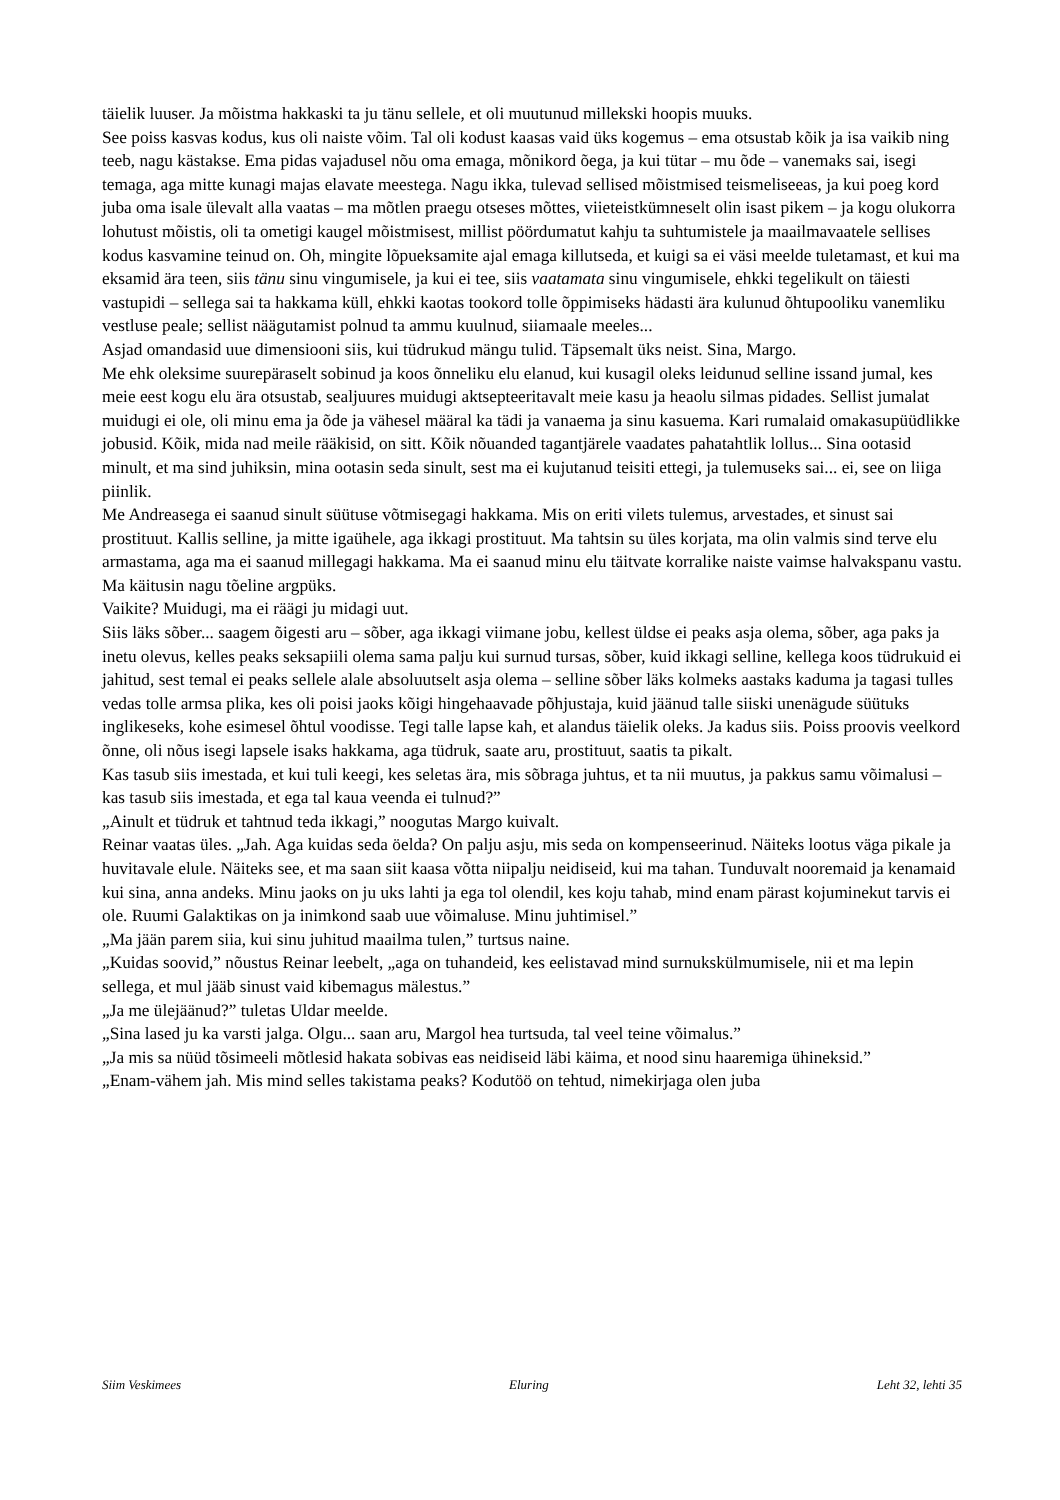täielik luuser. Ja mõistma hakkaski ta ju tänu sellele, et oli muutunud millekski hoopis muuks.
See poiss kasvas kodus, kus oli naiste võim. Tal oli kodust kaasas vaid üks kogemus – ema otsustab kõik ja isa vaikib ning teeb, nagu kästakse. Ema pidas vajadusel nõu oma emaga, mõnikord õega, ja kui tütar – mu õde – vanemaks sai, isegi temaga, aga mitte kunagi majas elavate meestega. Nagu ikka, tulevad sellised mõistmised teismeliseeas, ja kui poeg kord juba oma isale ülevalt alla vaatas – ma mõtlen praegu otseses mõttes, viieteistkümneselt olin isast pikem – ja kogu olukorra lohutust mõistis, oli ta ometigi kaugel mõistmisest, millist pöördumatut kahju ta suhtumistele ja maailmavaatele sellises kodus kasvamine teinud on. Oh, mingite lõpueksamite ajal emaga killutseda, et kuigi sa ei väsi meelde tuletamast, et kui ma eksamid ära teen, siis tänu sinu vingumisele, ja kui ei tee, siis vaatamata sinu vingumisele, ehkki tegelikult on täiesti vastupidi – sellega sai ta hakkama küll, ehkki kaotas tookord tolle õppimiseks hädasti ära kulunud õhtupooliku vanemliku vestluse peale; sellist näägutamist polnud ta ammu kuulnud, siiamaale meeles...
Asjad omandasid uue dimensiooni siis, kui tüdrukud mängu tulid. Täpsemalt üks neist. Sina, Margo.
Me ehk oleksime suurepäraselt sobinud ja koos õnneliku elu elanud, kui kusagil oleks leidunud selline issand jumal, kes meie eest kogu elu ära otsustab, sealjuures muidugi aktsepteeritavalt meie kasu ja heaolu silmas pidades. Sellist jumalat muidugi ei ole, oli minu ema ja õde ja vähesel määral ka tädi ja vanaema ja sinu kasuema. Kari rumalaid omakasupüüdlikke jobusid. Kõik, mida nad meile rääkisid, on sitt. Kõik nõuanded tagantjärele vaadates pahatahtlik lollus... Sina ootasid minult, et ma sind juhiksin, mina ootasin seda sinult, sest ma ei kujutanud teisiti ettegi, ja tulemuseks sai... ei, see on liiga piinlik.
Me Andreasega ei saanud sinult süütuse võtmisegagi hakkama. Mis on eriti vilets tulemus, arvestades, et sinust sai prostituut. Kallis selline, ja mitte igaühele, aga ikkagi prostituut. Ma tahtsin su üles korjata, ma olin valmis sind terve elu armastama, aga ma ei saanud millegagi hakkama. Ma ei saanud minu elu täitvate korralike naiste vaimse halvakspanu vastu. Ma käitusin nagu tõeline argpüks.
Vaikite? Muidugi, ma ei räägi ju midagi uut.
Siis läks sõber... saagem õigesti aru – sõber, aga ikkagi viimane jobu, kellest üldse ei peaks asja olema, sõber, aga paks ja inetu olevus, kelles peaks seksapiili olema sama palju kui surnud tursas, sõber, kuid ikkagi selline, kellega koos tüdrukuid ei jahitud, sest temal ei peaks sellele alale absoluutselt asja olema – selline sõber läks kolmeks aastaks kaduma ja tagasi tulles vedas tolle armsa plika, kes oli poisi jaoks kõigi hingehaavade põhjustaja, kuid jäänud talle siiski unenägude süütuks inglikeseks, kohe esimesel õhtul voodisse. Tegi talle lapse kah, et alandus täielik oleks. Ja kadus siis. Poiss proovis veelkord õnne, oli nõus isegi lapsele isaks hakkama, aga tüdruk, saate aru, prostituut, saatis ta pikalt.
Kas tasub siis imestada, et kui tuli keegi, kes seletas ära, mis sõbraga juhtus, et ta nii muutus, ja pakkus samu võimalusi – kas tasub siis imestada, et ega tal kaua veenda ei tulnud?”
„Ainult et tüdruk et tahtnud teda ikkagi,” noogutas Margo kuivalt.
Reinar vaatas üles. „Jah. Aga kuidas seda öelda? On palju asju, mis seda on kompenseerinud. Näiteks lootus väga pikale ja huvitavale elule. Näiteks see, et ma saan siit kaasa võtta niipalju neidiseid, kui ma tahan. Tunduvalt nooremaid ja kenamaid kui sina, anna andeks. Minu jaoks on ju uks lahti ja ega tol olendil, kes koju tahab, mind enam pärast kojuminekut tarvis ei ole. Ruumi Galaktikas on ja inimkond saab uue võimaluse. Minu juhtimisel.”
„Ma jään parem siia, kui sinu juhitud maailma tulen,” turtsus naine.
„Kuidas soovid,” nõustus Reinar leebelt, „aga on tuhandeid, kes eelistavad mind surnukskülmumisele, nii et ma lepin sellega, et mul jääb sinust vaid kibemagus mälestus.”
„Ja me ülejäänud?” tuletas Uldar meelde.
„Sina lased ju ka varsti jalga. Olgu... saan aru, Margol hea turtsuda, tal veel teine võimalus.”
„Ja mis sa nüüd tõsimeeli mõtlesid hakata sobivas eas neidiseid läbi käima, et nood sinu haaremiga ühineksid.”
„Enam-vähem jah. Mis mind selles takistama peaks? Kodutöö on tehtud, nimekirjaga olen juba
Siim Veskimees Eluring Leht 32, lehti 35